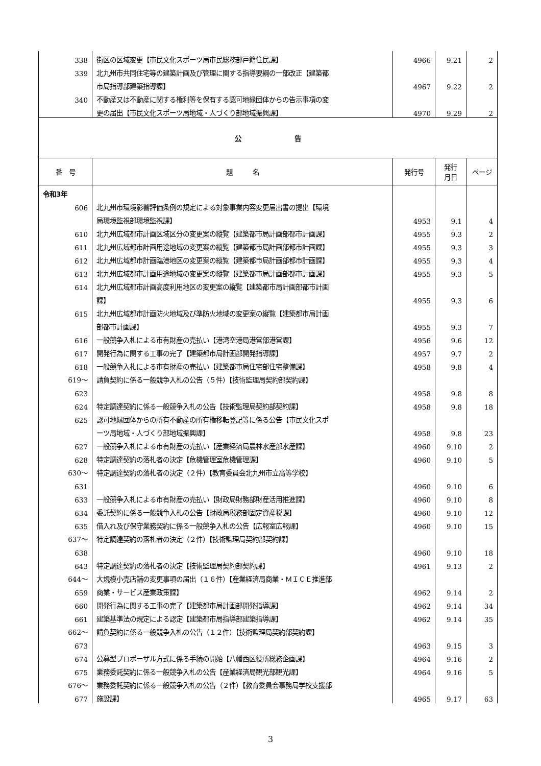| 338 | 街区の区域変更【市民文化スポーツ局市民総務部戸籍住民課】 | 4966 | 9.21 | 2 |
| 339 | 北九州市共同住宅等の建築計画及び管理に関する指導要綱の一部改正【建築都 | | | |
| | 市局指導部建築指導課】 | 4967 | 9.22 | 2 |
| 340 | 不動産又は不動産に関する権利等を保有する認可地縁団体からの告示事項の変 | | | |
| | 更の届出【市民文化スポーツ局地域・人づくり部地域振興課】 | 4970 | 9.29 | 2 |
| 公 告 | | | | |
| 番 号 | 題 名 | 発行号 | 発行 月日 | ページ |
| 令和3年 | | | | |
| 606 | 北九州市環境影響評価条例の規定による対象事業内容変更届出書の提出【環境 | | | |
| | 局環境監視部環境監視課】 | 4953 | 9.1 | 4 |
| 610 | 北九州広域都市計画区域区分の変更案の縦覧【建築都市局計画部都市計画課】 | 4955 | 9.3 | 2 |
| 611 | 北九州広域都市計画用途地域の変更案の縦覧【建築都市局計画部都市計画課】 | 4955 | 9.3 | 3 |
| 612 | 北九州広域都市計画臨港地区の変更案の縦覧【建築都市局計画部都市計画課】 | 4955 | 9.3 | 4 |
| 613 | 北九州広域都市計画用途地域の変更案の縦覧【建築都市局計画部都市計画課】 | 4955 | 9.3 | 5 |
| 614 | 北九州広域都市計画高度利用地区の変更案の縦覧【建築都市局計画部都市計画 | | | |
| | 課】 | 4955 | 9.3 | 6 |
| 615 | 北九州広域都市計画防火地域及び準防火地域の変更案の縦覧【建築都市局計画 | | | |
| | 部都市計画課】 | 4955 | 9.3 | 7 |
| 616 | 一般競争入札による市有財産の売払い【港湾空港局港営部港営課】 | 4956 | 9.6 | 12 |
| 617 | 開発行為に関する工事の完了【建築都市局計画部開発指導課】 | 4957 | 9.7 | 2 |
| 618 | 一般競争入札による市有財産の売払い【建築都市局住宅部住宅整備課】 | 4958 | 9.8 | 4 |
| 619～ | 請負契約に係る一般競争入札の公告（５件）【技術監理局契約部契約課】 | | | |
| 623 | | 4958 | 9.8 | 8 |
| 624 | 特定調達契約に係る一般競争入札の公告【技術監理局契約部契約課】 | 4958 | 9.8 | 18 |
| 625 | 認可地縁団体からの所有不動産の所有権移転登記等に係る公告【市民文化スポ | | | |
| | ーツ局地域・人づくり部地域振興課】 | 4958 | 9.8 | 23 |
| 627 | 一般競争入札による市有財産の売払い【産業経済局農林水産部水産課】 | 4960 | 9.10 | 2 |
| 628 | 特定調達契約の落札者の決定【危機管理室危機管理課】 | 4960 | 9.10 | 5 |
| 630～ | 特定調達契約の落札者の決定（２件）【教育委員会北九州市立高等学校】 | | | |
| 631 | | 4960 | 9.10 | 6 |
| 633 | 一般競争入札による市有財産の売払い【財政局財務部財産活用推進課】 | 4960 | 9.10 | 8 |
| 634 | 委託契約に係る一般競争入札の公告【財政局税務部固定資産税課】 | 4960 | 9.10 | 12 |
| 635 | 借入れ及び保守業務契約に係る一般競争入札の公告【広報室広報課】 | 4960 | 9.10 | 15 |
| 637～ | 特定調達契約の落札者の決定（２件）【技術監理局契約部契約課】 | | | |
| 638 | | 4960 | 9.10 | 18 |
| 643 | 特定調達契約の落札者の決定【技術監理局契約部契約課】 | 4961 | 9.13 | 2 |
| 644～ | 大規模小売店舗の変更事項の届出（１６件）【産業経済局商業・ＭＩＣＥ推進部 | | | |
| 659 | 商業・サービス産業政策課】 | 4962 | 9.14 | 2 |
| 660 | 開発行為に関する工事の完了【建築都市局計画部開発指導課】 | 4962 | 9.14 | 34 |
| 661 | 建築基準法の規定による認定【建築都市局指導部建築指導課】 | 4962 | 9.14 | 35 |
| 662～ | 請負契約に係る一般競争入札の公告（１２件）【技術監理局契約部契約課】 | | | |
| 673 | | 4963 | 9.15 | 3 |
| 674 | 公募型プロポーザル方式に係る手続の開始【八幡西区役所総務企画課】 | 4964 | 9.16 | 2 |
| 675 | 業務委託契約に係る一般競争入札の公告【産業経済局観光部観光課】 | 4964 | 9.16 | 5 |
| 676～ | 業務委託契約に係る一般競争入札の公告（２件）【教育委員会事務局学校支援部 | | | |
| 677 | 施設課】 | 4965 | 9.17 | 63 |
3